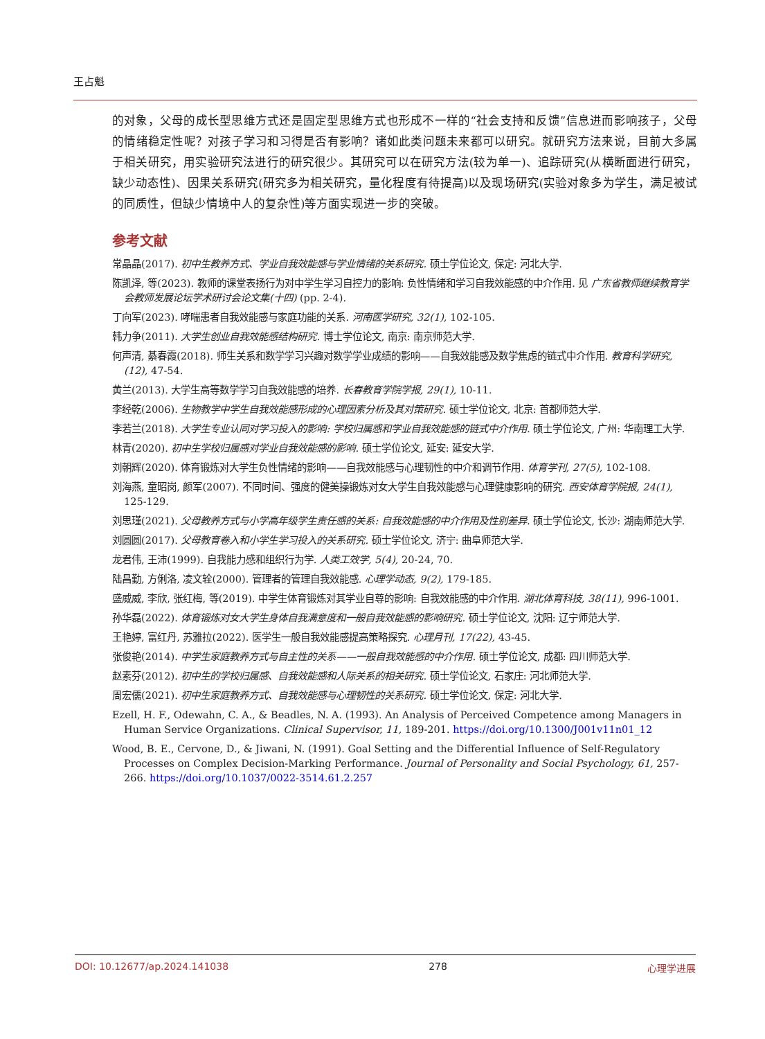王占魁
的对象，父母的成长型思维方式还是固定型思维方式也形成不一样的“社会支持和反馈”信息进而影响孩子，父母的情绪稳定性呢？对孩子学习和习得是否有影响？诸如此类问题未来都可以研究。就研究方法来说，目前大多属于相关研究，用实验研究法进行的研究很少。其研究可以在研究方法(较为单一)、追踪研究(从横断面进行研究，缺少动态性)、因果关系研究(研究多为相关研究，量化程度有待提高)以及现场研究(实验对象多为学生，满足被试的同质性，但缺少情境中人的复杂性)等方面实现进一步的突破。
参考文献
常晶晶(2017). 初中生教养方式、学业自我效能感与学业情绪的关系研究. 硕士学位论文, 保定: 河北大学.
陈凯泽, 等(2023). 教师的课堂表扬行为对中学生学习自控力的影响: 负性情绪和学习自我效能感的中介作用. 见 广东省教师继续教育学会教师发展论坛学术研讨会论文集(十四) (pp. 2-4).
丁向军(2023). 哮喘患者自我效能感与家庭功能的关系. 河南医学研究, 32(1), 102-105.
韩力争(2011). 大学生创业自我效能感结构研究. 博士学位论文, 南京: 南京师范大学.
何声清, 綦春霞(2018). 师生关系和数学学习兴趣对数学学业成绩的影响——自我效能感及数学焦虑的链式中介作用. 教育科学研究, (12), 47-54.
黄兰(2013). 大学生高等数学学习自我效能感的培养. 长春教育学院学报, 29(1), 10-11.
李经乾(2006). 生物教学中学生自我效能感形成的心理因素分析及其对策研究. 硕士学位论文, 北京: 首都师范大学.
李若兰(2018). 大学生专业认同对学习投入的影响: 学校归属感和学业自我效能感的链式中介作用. 硕士学位论文, 广州: 华南理工大学.
林青(2020). 初中生学校归属感对学业自我效能感的影响. 硕士学位论文, 延安: 延安大学.
刘朝辉(2020). 体育锻炼对大学生负性情绪的影响——自我效能感与心理韧性的中介和调节作用. 体育学刊, 27(5), 102-108.
刘海燕, 童昭岗, 颜军(2007). 不同时间、强度的健美操锻炼对女大学生自我效能感与心理健康影响的研究. 西安体育学院报, 24(1), 125-129.
刘思瑾(2021). 父母教养方式与小学高年级学生责任感的关系: 自我效能感的中介作用及性别差异. 硕士学位论文, 长沙: 湖南师范大学.
刘圆圆(2017). 父母教育卷入和小学生学习投入的关系研究. 硕士学位论文, 济宁: 曲阜师范大学.
龙君伟, 王沛(1999). 自我能力感和组织行为学. 人类工效学, 5(4), 20-24, 70.
陆昌勤, 方俐洛, 凌文辁(2000). 管理者的管理自我效能感. 心理学动态, 9(2), 179-185.
盛威威, 李欣, 张红梅, 等(2019). 中学生体育锻炼对其学业自尊的影响: 自我效能感的中介作用. 湖北体育科技, 38(11), 996-1001.
孙华磊(2022). 体育锻炼对女大学生身体自我满意度和一般自我效能感的影响研究. 硕士学位论文, 沈阳: 辽宁师范大学.
王艳婷, 富红丹, 苏雅拉(2022). 医学生一般自我效能感提高策略探究. 心理月刊, 17(22), 43-45.
张俊艳(2014). 中学生家庭教养方式与自主性的关系——一般自我效能感的中介作用. 硕士学位论文, 成都: 四川师范大学.
赵素芬(2012). 初中生的学校归属感、自我效能感和人际关系的相关研究. 硕士学位论文, 石家庄: 河北师范大学.
周宏儒(2021). 初中生家庭教养方式、自我效能感与心理韧性的关系研究. 硕士学位论文, 保定: 河北大学.
Ezell, H. F., Odewahn, C. A., & Beadles, N. A. (1993). An Analysis of Perceived Competence among Managers in Human Service Organizations. Clinical Supervisor, 11, 189-201. https://doi.org/10.1300/J001v11n01_12
Wood, B. E., Cervone, D., & Jiwani, N. (1991). Goal Setting and the Differential Influence of Self-Regulatory Processes on Complex Decision-Marking Performance. Journal of Personality and Social Psychology, 61, 257-266. https://doi.org/10.1037/0022-3514.61.2.257
DOI: 10.12677/ap.2024.141038 278 心理学进展